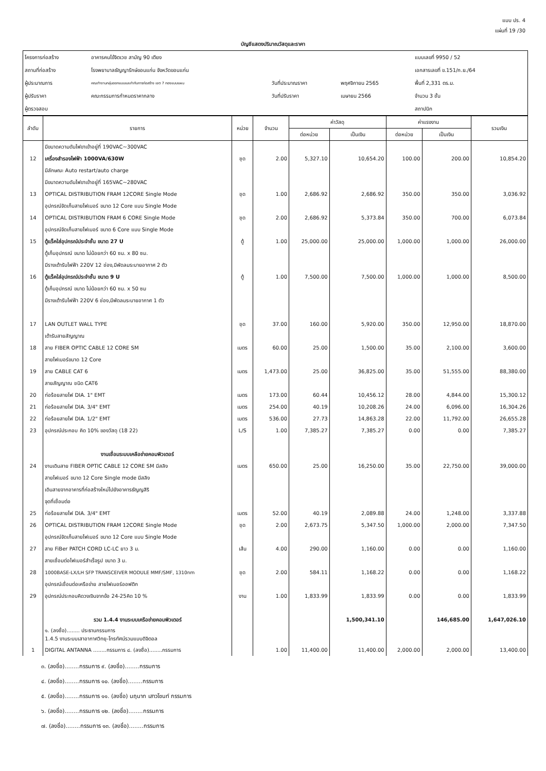แบบ ปร. 4
แผ่นที่ 19 /30
บัญชีแสดงปริมาณวัสดุและราคา
| โครงการก่อสร้าง | อาคารคนไข้จิตเวช สามัญ 90 เตียง | | | แบบเลขที่ 9950 / 52 |
| สถานที่ก่อสร้าง | โรงพยาบาลธัญญารักษ์ขอนแก่น จังหวัดขอนแก่น | | | เอกสารเลขที่ ข.151/ก.ย./64 |
| ผู้ประมาณการ | คณะทำงานกลุ่มออกแบบและกำกับการก่อสร้าง เขต 7 กองแบบแผน | วันที่ประมาณราคา | พฤศจิกายน 2565 | พื้นที่ 2,331 ตร.ม. |
| ผู้ปรับราคา | คณะกรรมการกำหนดราคากลาง | วันที่ปรับราคา | เมษายน 2566 | จำนวน 3 ชั้น |
| ผู้ตรวจสอบ | | | | สถาปนิก |
| ลำดับ | รายการ | หน่วย | จำนวน | ค่าวัสดุ | | ค่าแรงงาน | | รวมเงิน |
| --- | --- | --- | --- | --- | --- | --- | --- | --- |
| | | | | ต่อหน่วย | เป็นเงิน | ต่อหน่วย | เป็นเงิน | |
| | มีขนาดความดันไฟขาเข้าอยู่ที่ 190VAC~300VAC | | | | | | | |
| 12 | เครื่องสำรองไฟฟ้า 1000VA/630W | ชุด | 2.00 | 5,327.10 | 10,654.20 | 100.00 | 200.00 | 10,854.20 |
| | มีลักษณะ Auto restart/auto charge | | | | | | | |
| | มีขนาดความดันไฟขาเข้าอยู่ที่ 165VAC~280VAC | | | | | | | |
| 13 | OPTICAL DISTRIBUTION FRAM 12CORE Single Mode | ชุด | 1.00 | 2,686.92 | 2,686.92 | 350.00 | 350.00 | 3,036.92 |
| | อุปกรณ์จัดเก็บสายไฟเบอร์ ขนาด 12 Core แบบ Single Mode | | | | | | | |
| 14 | OPTICAL DISTRIBUTION FRAM 6 CORE Single Mode | ชุด | 2.00 | 2,686.92 | 5,373.84 | 350.00 | 700.00 | 6,073.84 |
| | อุปกรณ์จัดเก็บสายไฟเบอร์ ขนาด 6 Core แบบ Single Mode | | | | | | | |
| 15 | ตู้แร็คใส่อุปกรณ์ประจำชั้น ขนาด 27 U | ตู้ | 1.00 | 25,000.00 | 25,000.00 | 1,000.00 | 1,000.00 | 26,000.00 |
| | ตู้เก็บอุปกรณ์ ขนาด ไม่น้อยกว่า 60 ซม. x 80 ซม. | | | | | | | |
| | มีรางเต้ารับไฟฟ้า 220V 12 ช่อง,มีพัดลมระบายอากาศ 2 ตัว | | | | | | | |
| 16 | ตู้แร็คใส่อุปกรณ์ประจำชั้น ขนาด 9 U | ตู้ | 1.00 | 7,500.00 | 7,500.00 | 1,000.00 | 1,000.00 | 8,500.00 |
| | ตู้เก็บอุปกรณ์ ขนาด ไม่น้อยกว่า 60 ซม. x 50 ซม | | | | | | | |
| | มีรางเต้ารับไฟฟ้า 220V 6 ช่อง,มีพัดลมระบายอากาศ 1 ตัว | | | | | | | |
| 17 | LAN OUTLET WALL TYPE | ชุด | 37.00 | 160.00 | 5,920.00 | 350.00 | 12,950.00 | 18,870.00 |
| | เต้ารับสายสัญญาณ | | | | | | | |
| 18 | สาย FIBER OPTIC CABLE 12 CORE SM | เมตร | 60.00 | 25.00 | 1,500.00 | 35.00 | 2,100.00 | 3,600.00 |
| | สายไฟเบอร์ขนาด 12 Core | | | | | | | |
| 19 | สาย CABLE CAT 6 | เมตร | 1,473.00 | 25.00 | 36,825.00 | 35.00 | 51,555.00 | 88,380.00 |
| | สายสัญญาณ ชนิด CAT6 | | | | | | | |
| 20 | ท่อร้อยสายไฟ DIA. 1" EMT | เมตร | 173.00 | 60.44 | 10,456.12 | 28.00 | 4,844.00 | 15,300.12 |
| 21 | ท่อร้อยสายไฟ DIA. 3/4" EMT | เมตร | 254.00 | 40.19 | 10,208.26 | 24.00 | 6,096.00 | 16,304.26 |
| 22 | ท่อร้อยสายไฟ DIA. 1/2" EMT | เมตร | 536.00 | 27.73 | 14,863.28 | 22.00 | 11,792.00 | 26,655.28 |
| 23 | อุปกรณ์ประกอบ คิด 10% ของวัสดุ (18 22) | L/S | 1.00 | 7,385.27 | 7,385.27 | 0.00 | 0.00 | 7,385.27 |
| | งานเชื่อมระบบเคลือข่ายคอมพิวเตอร์ | | | | | | | |
| 24 | งานเดินสาย FIBER OPTIC CABLE 12 CORE SM มีสลิง | เมตร | 650.00 | 25.00 | 16,250.00 | 35.00 | 22,750.00 | 39,000.00 |
| | สายไฟเบอร์ ขนาด 12 Core Single mode มีสลิง | | | | | | | |
| | เดินสายจากอาคารที่ก่อสร้างใหม่ไปยังอาคารธัญญสิริ | | | | | | | |
| | จุดที่เชื่อมต่อ | | | | | | | |
| 25 | ท่อร้อยสายไฟ DIA. 3/4" EMT | เมตร | 52.00 | 40.19 | 2,089.88 | 24.00 | 1,248.00 | 3,337.88 |
| 26 | OPTICAL DISTRIBUTION FRAM 12CORE Single Mode | ชุด | 2.00 | 2,673.75 | 5,347.50 | 1,000.00 | 2,000.00 | 7,347.50 |
| | อุปกรณ์จัดเก็บสายไฟเบอร์ ขนาด 12 Core แบบ Single Mode | | | | | | | |
| 27 | สาย FiBer PATCH CORD LC-LC ยาว 3 ม. | เส้น | 4.00 | 290.00 | 1,160.00 | 0.00 | 0.00 | 1,160.00 |
| | สายเชื่อมต่อไฟเบอร์สำเร็จรูป ขนาด 3 ม. | | | | | | | |
| 28 | 1000BASE-LX/LH SFP TRANSCEIVER MODULE MMF/SMF, 1310nm | ชุด | 2.00 | 584.11 | 1,168.22 | 0.00 | 0.00 | 1,168.22 |
| | อุปกรณ์เชื่อมต่อเครือข่าย สายไฟเบอร์ออฟติก | | | | | | | |
| 29 | อุปกรณ์ประกอบคิดวงเงินจากข้อ 24-25คิด 10 % | งาน | 1.00 | 1,833.99 | 1,833.99 | 0.00 | 0.00 | 1,833.99 |
| | รวม 1.4.4 งานระบบเครือข่ายคอมพิวเตอร์ | | | | 1,500,341.10 | | 146,685.00 | 1,647,026.10 |
| | ๑. (ลงชื่อ)........ ประธานกรรมการ 1.4.5 งานระบบเสาอากาศวิทยุ-โทรทัศน์รวมแบบดิจิตอล | | | | | | | |
| 1 | DIGITAL ANTANNA ........กรรมการ ๘. (ลงชื่อ)........กรรมการ | | 1.00 | 11,400.00 | 11,400.00 | 2,000.00 | 2,000.00 | 13,400.00 |
๓. (ลงชื่อ)........กรรมการ ๙. (ลงชื่อ)........กรรมการ
๔. (ลงชื่อ)........กรรมการ ๑๐. (ลงชื่อ)........กรรมการ
๕. (ลงชื่อ)........กรรมการ ๑๑. (ลงชื่อ) นฤนาท เสาวโชนท์ กรรมการ
๖. (ลงชื่อ)........กรรมการ ๑๒. (ลงชื่อ)........กรรมการ
๗. (ลงชื่อ)........กรรมการ ๑๓. (ลงชื่อ)........กรรมการ